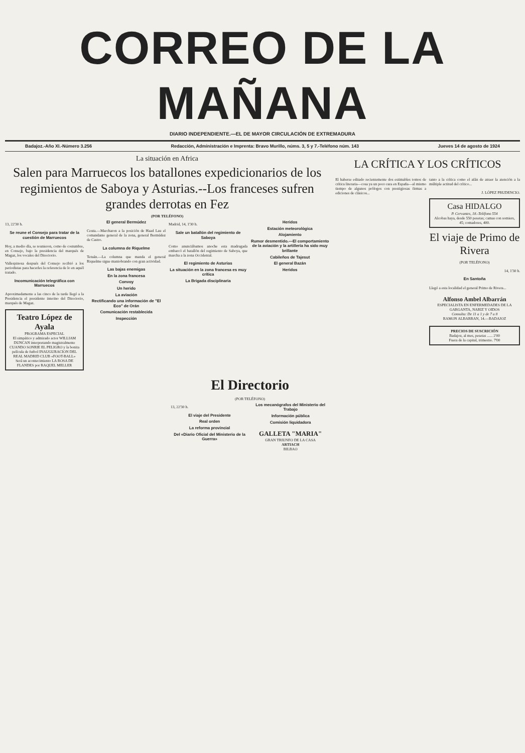CORREO DE LA MAÑANA
DIARIO INDEPENDIENTE.—EL DE MAYOR CIRCULACIÓN DE EXTREMADURA
Badajoz.-Año XI.-Número 3.256 Redacción, Administración e Imprenta: Bravo Murillo, núms. 3, 5 y 7.-Teléfono núm. 143 Jueves 14 de agosto de 1924
La situación en Africa
Salen para Marruecos los batallones expedicionarios de los regimientos de Saboya y Asturias.--Los franceses sufren grandes derrotas en Fez
(POR TELÉFONO)
13, 22'30 h.
Se reune el Consejo para tratar de la cuestión de Marruecos
Hoy, a medio día, se reunieron, como de costumbre, en Consejo, bajo la presidencia del marqués de Magaz, los vocales del Directorio.
Vallespinosa después del Consejo recibió a los periodistas para hacerles la referencia de lo en aquél tratado.
Incomunicación telegráfica con Marruecos
Aproximadamente a las cinco de la tarde llegó a la Presidencia el presidente interino del Directorio, marqués de Magaz.
Teatro López de Ayala
PROGRAMA ESPECIAL
El simpático y admirado actor WILLIAM DUNCAN interpretando magistralmente CUANDO SONRIE EL PELIGRO y la bonita película de futbol INAUGURACION DEL REAL MADRID CLUB «FOOT-BALL»
Será un acontecimiento LA ROSA DE FLANDES por RAQUEL MELLER
El general Bermúdez
Ceuta.—Marcharon a la posición de Haad Lau el comandante general de la zona, general Bermúdez de Castro.
La columna de Riquelme
Tetuán.—La columna que manda el general Riquelme sigue maniobrando con gran actividad.
Las bajas enemigas
En la zona francesa
Convoy
Un herido
La aviación
Rectificando una información de "El Eco" de Orán
Comunicación restablecida
Inspección
Madrid, 14, 1'30 h.
Sale un batallón del regimiento de Saboya
Como anunciábamos anoche esta madrugada embarcó el batallón del regimiento de Saboya, que marcha a la zona Occidental.
El regimiento de Asturias
La situación en la zona francesa es muy crítica
La Brigada disciplinaria
Heridos
Estación meteorológica
Alojamiento
Rumor desmentido.—El comportamiento de la aviación y la artillería ha sido muy brillante
Cabileños de Tajesut
El general Bazán
Heridos
El Directorio
(POR TELÉFONO)
13, 22'30 h.
El viaje del Presidente
Real orden
La reforma provincial
Del «Diario Oficial del Ministerio de la Guerra»
Los mecanógrafos del Ministerio del Trabajo
Información pública
Comisión liquidadora
GALLETA "MARIA"
GRAN TRIUNFO DE LA CASA
ARTIACH
BILBAO
LA CRÍTICA Y LOS CRÍTICOS
El haberse editado recientemente dos estimables tomos de crítica literaria—cosa ya un poco rara en España—al mismo tiempo de algunos prólogos con prestigiosas firmas a ediciones de clásicos...
tanto a la crítica como el afán de atraer la atención a la múltiple actitud del crítico...
J. LÓPEZ PRUDENCIO.
Casa HIDALGO
P. Cervantes, 18.-Teléfono 554
Alcobas haya, desde 550 pesetas; camas con somiers, 45; comadores, 400.
El viaje de Primo de Rivera
(POR TELÉFONO)
14, 1'30 h.
En Santoña
Llegó a esta localidad el general Primo de Rivera...
Alfonso Ambel Albarrán
ESPECIALISTA EN ENFERMEDADES DE LA GARGANTA, NARIZ Y OIDOS
Consulta: De 11 a 1 y de 7 a 8
RAMON ALBARRAN, 14.—BADAJOZ
PRECIOS DE SUSCRICIÓN
Badajoz, al mes, pesetas ...... 2'00
Fuera de la capital, trimestre. 7'00